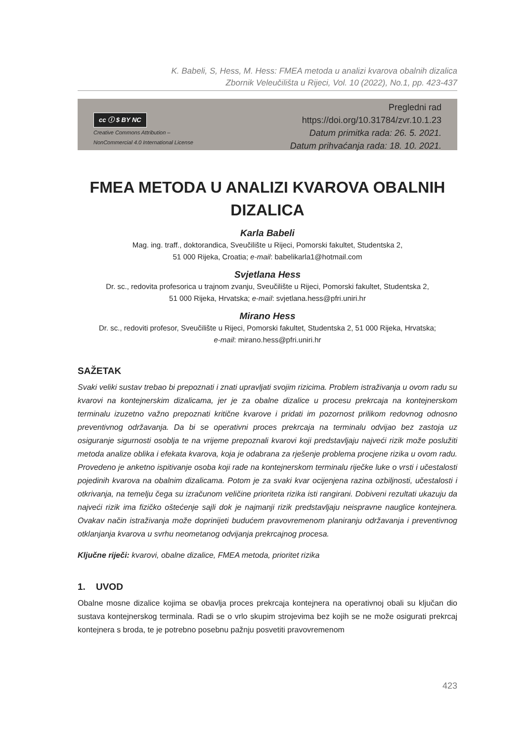K. Babeli, S, Hess, M. Hess: FMEA metoda u analizi kvarova obalnih dizalica
Zbornik Veleučilišta u Rijeci, Vol. 10 (2022), No.1, pp. 423-437
cc ⓘ $ BY NC
Creative Commons Attribution –
NonCommercial 4.0 International License
Pregledni rad
https://doi.org/10.31784/zvr.10.1.23
Datum primitka rada: 26. 5. 2021.
Datum prihvaćanja rada: 18. 10. 2021.
FMEA METODA U ANALIZI KVAROVA OBALNIH DIZALICA
Karla Babeli
Mag. ing. traff., doktorandica, Sveučilište u Rijeci, Pomorski fakultet, Studentska 2,
51 000 Rijeka, Croatia; e-mail: babelikarla1@hotmail.com
Svjetlana Hess
Dr. sc., redovita profesorica u trajnom zvanju, Sveučilište u Rijeci, Pomorski fakultet, Studentska 2,
51 000 Rijeka, Hrvatska; e-mail: svjetlana.hess@pfri.uniri.hr
Mirano Hess
Dr. sc., redoviti profesor, Sveučilište u Rijeci, Pomorski fakultet, Studentska 2, 51 000 Rijeka, Hrvatska;
e-mail: mirano.hess@pfri.uniri.hr
SAŽETAK
Svaki veliki sustav trebao bi prepoznati i znati upravljati svojim rizicima. Problem istraživanja u ovom radu su kvarovi na kontejnerskim dizalicama, jer je za obalne dizalice u procesu prekrcaja na kontejnerskom terminalu izuzetno važno prepoznati kritične kvarove i pridati im pozornost prilikom redovnog odnosno preventivnog održavanja. Da bi se operativni proces prekrcaja na terminalu odvijao bez zastoja uz osiguranje sigurnosti osoblja te na vrijeme prepoznali kvarovi koji predstavljaju najveći rizik može poslužiti metoda analize oblika i efekata kvarova, koja je odabrana za rješenje problema procjene rizika u ovom radu. Provedeno je anketno ispitivanje osoba koji rade na kontejnerskom terminalu riječke luke o vrsti i učestalosti pojedinih kvarova na obalnim dizalicama. Potom je za svaki kvar ocijenjena razina ozbiljnosti, učestalosti i otkrivanja, na temelju čega su izračunom veličine prioriteta rizika isti rangirani. Dobiveni rezultati ukazuju da najveći rizik ima fizičko oštećenje sajli dok je najmanji rizik predstavljaju neispravne nauglice kontejnera. Ovakav način istraživanja može doprinijeti budućem pravovremenom planiranju održavanja i preventivnog otklanjanja kvarova u svrhu neometanog odvijanja prekrcajnog procesa.
Ključne riječi: kvarovi, obalne dizalice, FMEA metoda, prioritet rizika
1. UVOD
Obalne mosne dizalice kojima se obavlja proces prekrcaja kontejnera na operativnoj obali su ključan dio sustava kontejnerskog terminala. Radi se o vrlo skupim strojevima bez kojih se ne može osigurati prekrcaj kontejnera s broda, te je potrebno posebnu pažnju posvetiti pravovremenom
423